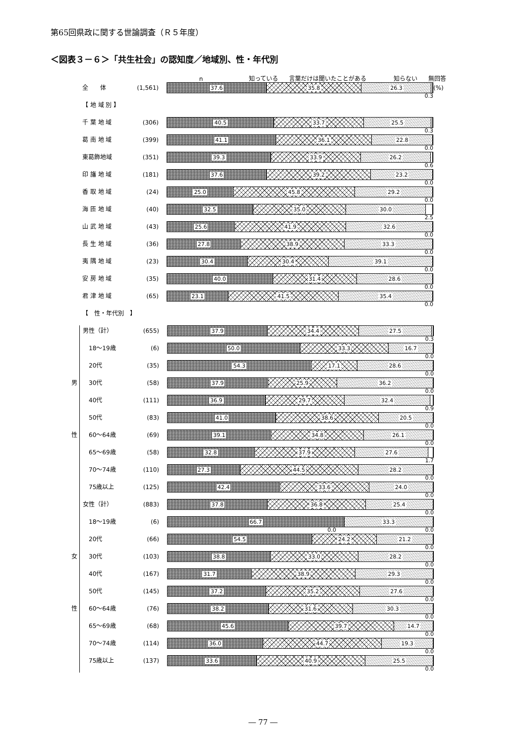第65回県政に関する世論調査（Ｒ５年度）
＜図表３－６＞「共生社会」の認知度／地域別、性・年代別
n 知っている 言葉だけは聞いたことがある 知らない 無回答
全　　体 (1,561)
37.6 35.8 26.3
0.3
(%)
【 地 域 別 】
千 葉 地 域 (306)
40.5 33.7 25.5
0.3
葛 南 地 域 (399)
41.1 36.1 22.8
0.0
東葛飾地域 (351)
39.3 33.9 26.2
0.6
印 旛 地 域 (181)
37.6 39.2 23.2
0.0
香 取 地 域 (24)
25.0 45.8 29.2
0.0
海 匝 地 域 (40)
32.5 35.0 30.0
2.5
山 武 地 域 (43)
25.6 41.9 32.6
0.0
長 生 地 域 (36)
27.8 38.9 33.3
0.0
夷 隅 地 域 (23)
30.4 30.4 39.1
0.0
安 房 地 域 (35)
40.0 31.4 28.6
0.0
君 津 地 域 (65)
23.1 41.5 35.4
0.0
【　性・年代別　】
男性（計） (655)
37.9 34.4 27.5
0.3
　18～19歳 (6)
50.0 33.3 16.7
0.0
　20代 (35)
54.3 17.1 28.6
0.0
男 　30代 (58)
37.9 25.9 36.2
0.0
　40代 (111)
36.9 29.7 32.4
0.9
　50代 (83)
41.0 38.6 20.5
0.0
性 　60～64歳 (69)
39.1 34.8 26.1
0.0
　65～69歳 (58)
32.8 37.9 27.6
1.7
　70～74歳 (110)
27.3 44.5 28.2
0.0
　75歳以上 (125)
42.4 33.6 24.0
0.0
女性（計） (883)
37.8 36.8 25.4
0.0
　18～19歳 (6)
66.7 33.3
0.0 　　　　　　　　　　　　　　　　0.0
　20代 (66)
54.5 24.2 21.2
0.0
女 　30代 (103)
38.8 33.0 28.2
0.0
　40代 (167)
31.7 38.9 29.3
0.0
　50代 (145)
37.2 35.2 27.6
0.0
性 　60～64歳 (76)
38.2 31.6 30.3
0.0
　65～69歳 (68)
45.6 39.7 14.7
0.0
　70～74歳 (114)
36.0 44.7 19.3
0.0
　75歳以上 (137)
33.6 40.9 25.5
0.0
― 77 ―